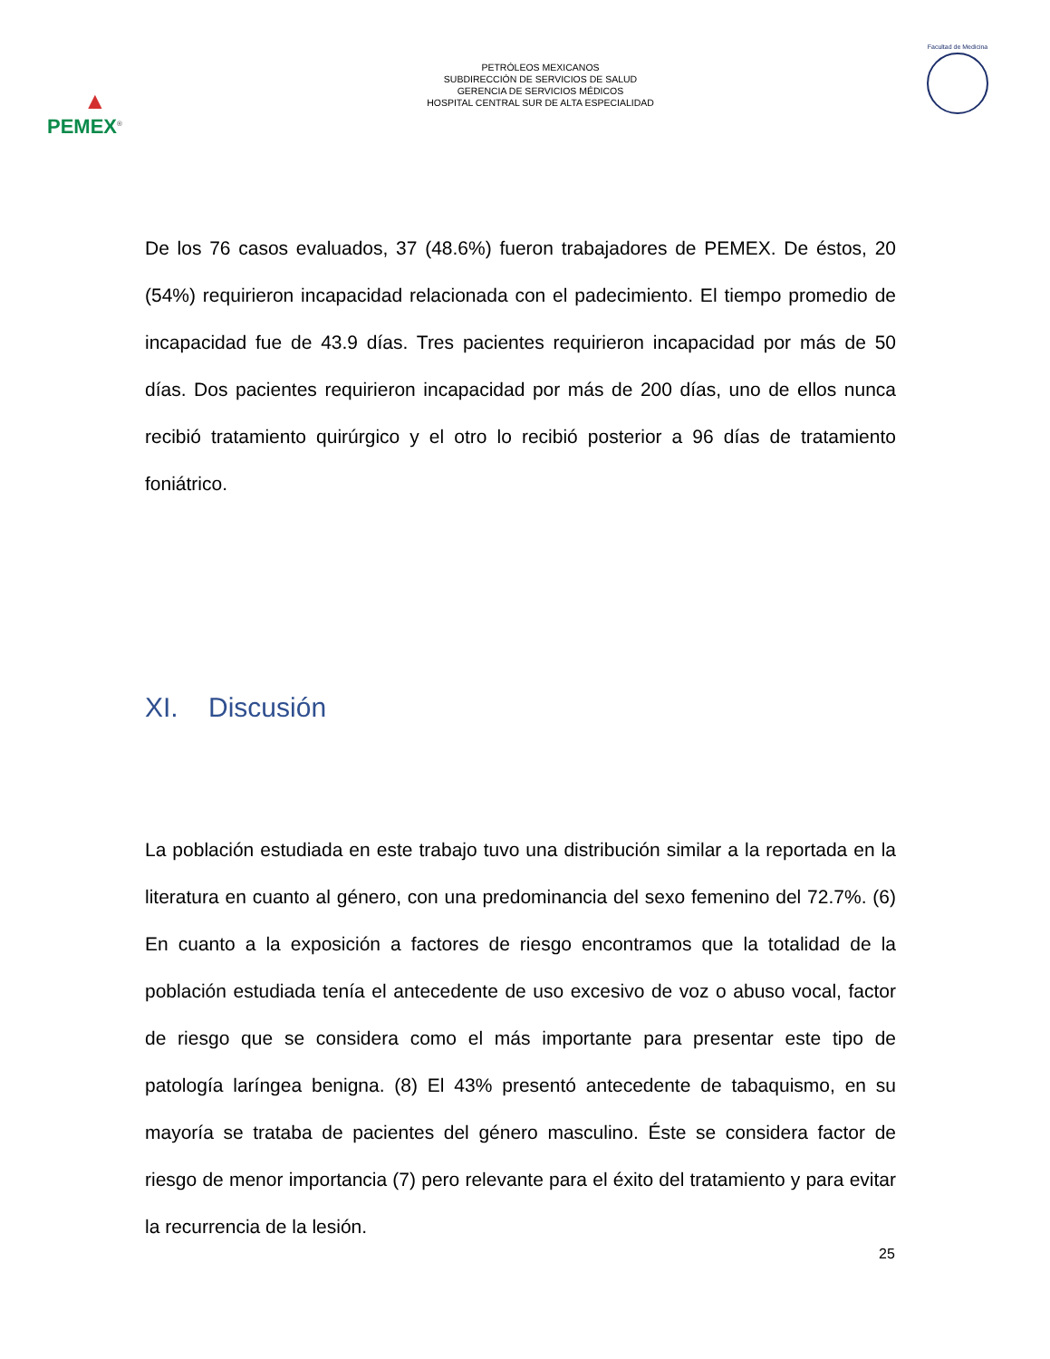▲
PEMEX<sup>®</sup>
PETRÓLEOS MEXICANOS
SUBDIRECCIÓN DE SERVICIOS DE SALUD
GERENCIA DE SERVICIOS MÉDICOS
HOSPITAL CENTRAL SUR DE ALTA ESPECIALIDAD
Facultad de Medicina
De los 76 casos evaluados, 37 (48.6%) fueron trabajadores de PEMEX. De éstos, 20 (54%) requirieron incapacidad relacionada con el padecimiento. El tiempo promedio de incapacidad fue de 43.9 días. Tres pacientes requirieron incapacidad por más de 50 días. Dos pacientes requirieron incapacidad por más de 200 días, uno de ellos nunca recibió tratamiento quirúrgico y el otro lo recibió posterior a 96 días de tratamiento foniátrico.
XI. Discusión
La población estudiada en este trabajo tuvo una distribución similar a la reportada en la literatura en cuanto al género, con una predominancia del sexo femenino del 72.7%. (6) En cuanto a la exposición a factores de riesgo encontramos que la totalidad de la población estudiada tenía el antecedente de uso excesivo de voz o abuso vocal, factor de riesgo que se considera como el más importante para presentar este tipo de patología laríngea benigna. (8) El 43% presentó antecedente de tabaquismo, en su mayoría se trataba de pacientes del género masculino. Éste se considera factor de riesgo de menor importancia (7) pero relevante para el éxito del tratamiento y para evitar la recurrencia de la lesión.
25